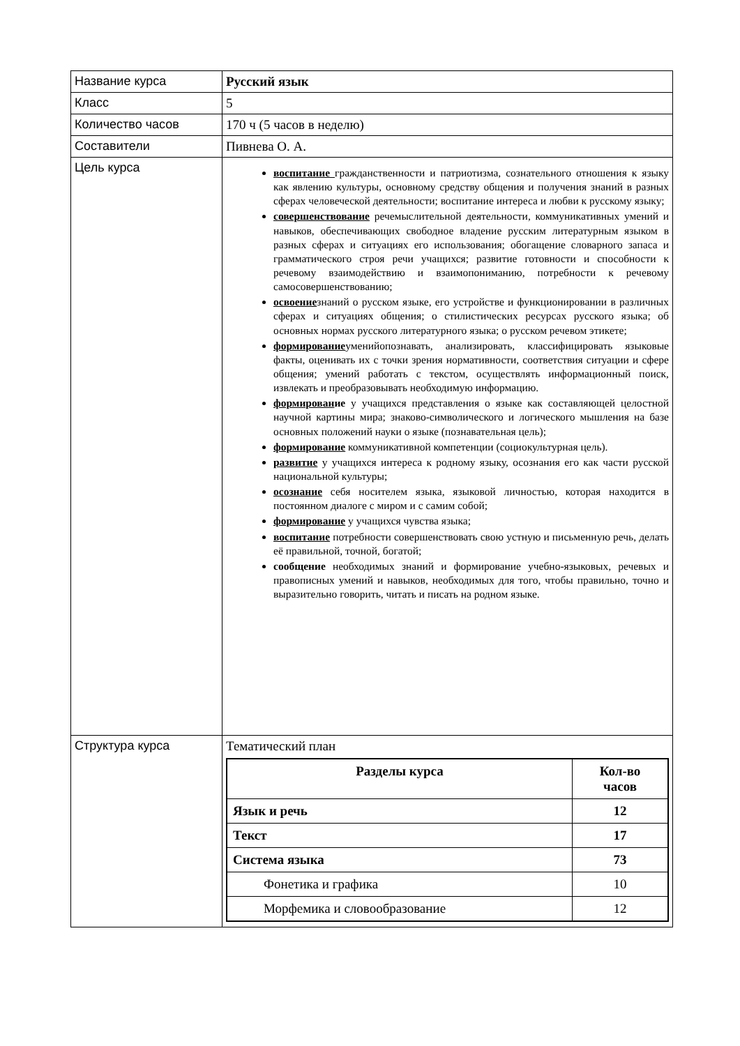| Название курса | Русский язык |
| Класс | 5 |
| Количество часов | 170 ч (5 часов в неделю) |
| Составители | Пивнева О. А. |
| Цель курса | воспитание гражданственности и патриотизма, сознательного отношения к языку как явлению культуры, основному средству общения и получения знаний в разных сферах человеческой деятельности; воспитание интереса и любви к русскому языку; совершенствование речемыслительной деятельности, коммуникативных умений и навыков, обеспечивающих свободное владение русским литературным языком в разных сферах и ситуациях его использования; обогащение словарного запаса и грамматического строя речи учащихся; развитие готовности и способности к речевому взаимодействию и взаимопониманию, потребности к речевому самосовершенствованию; освоение знаний о русском языке, его устройстве и функционировании в различных сферах и ситуациях общения; о стилистических ресурсах русского языка; об основных нормах русского литературного языка; о русском речевом этикете; формирование уменийопознавать, анализировать, классифицировать языковые факты, оценивать их с точки зрения нормативности, соответствия ситуации и сфере общения; умений работать с текстом, осуществлять информационный поиск, извлекать и преобразовывать необходимую информацию. формирован ие у учащихся представления о языке как составляющей целостной научной картины мира; знаково-символического и логического мышления на базе основных положений науки о языке (познавательная цель); формирование коммуникативной компетенции (социокультурная цель). развитие у учащихся интереса к родному языку, осознания его как части русской национальной культуры; осознание себя носителем языка, языковой личностью, которая находится в постоянном диалоге с миром и с самим собой; формирование у учащихся чувства языка; воспитание потребности совершенствовать свою устную и письменную речь, делать её правильной, точной, богатой; сообщение необходимых знаний и формирование учебно-языковых, речевых и правописных умений и навыков, необходимых для того, чтобы правильно, точно и выразительно говорить, читать и писать на родном языке. |
| Структура курса | Тематический план / Разделы курса / Кол-во часов / / --- / --- / / Язык и речь / 12 / / Текст / 17 / / Система языка / 73 / / Фонетика и графика / 10 / / Морфемика и словообразование / 12 / |